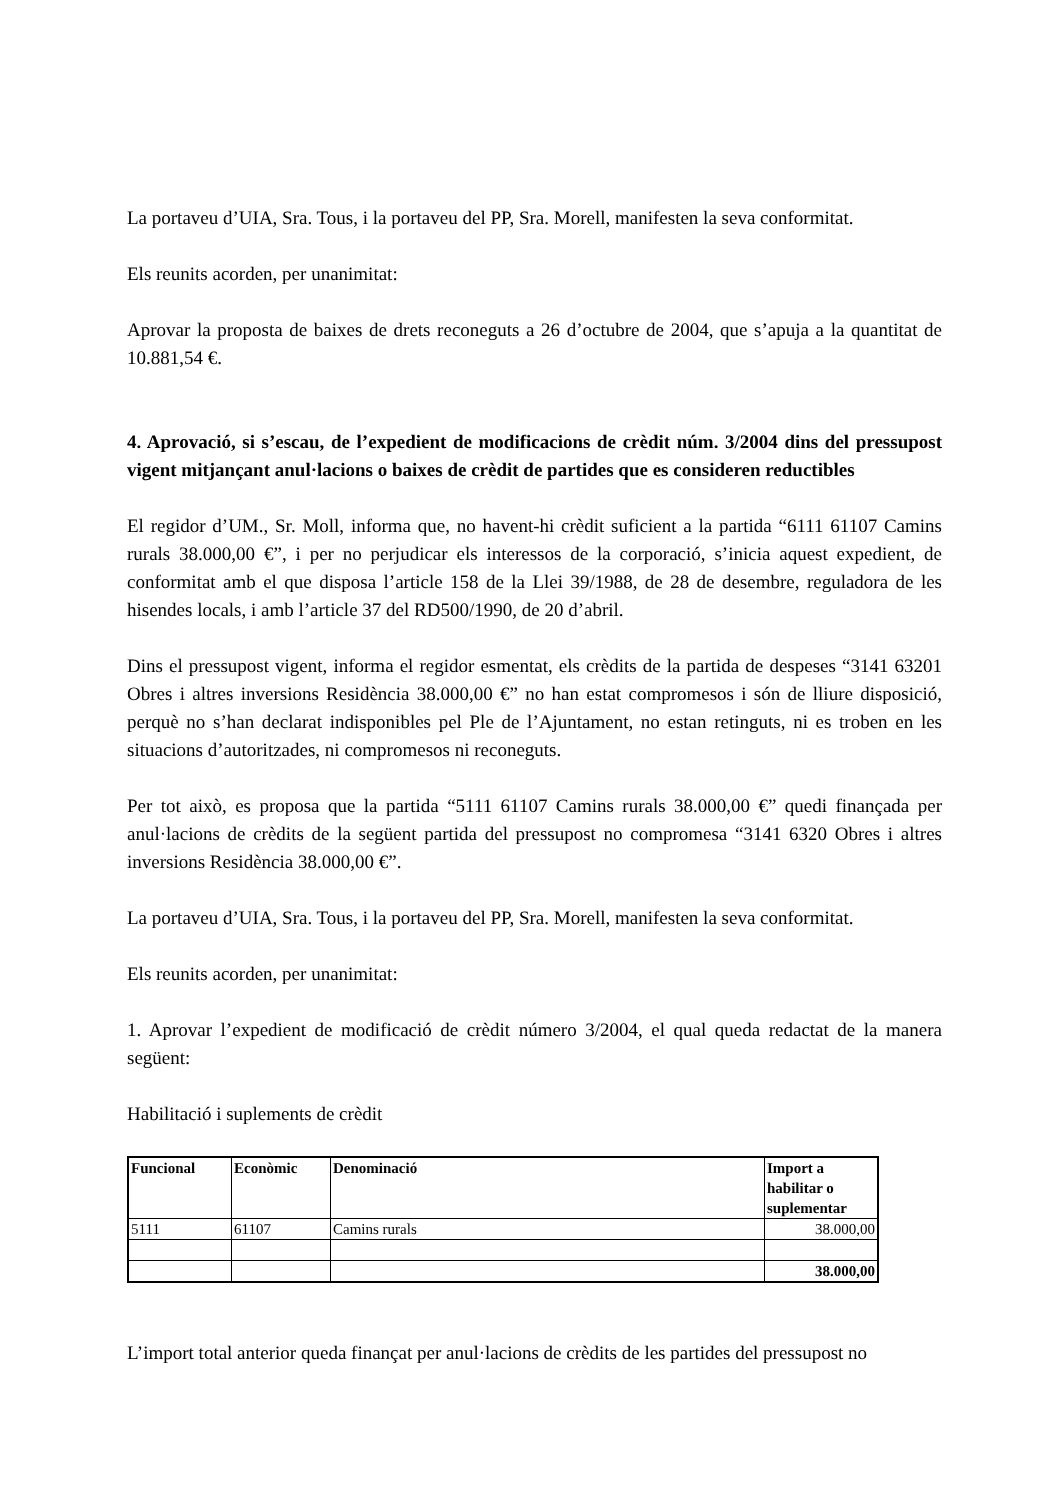La portaveu d’UIA, Sra. Tous, i la portaveu del PP, Sra. Morell, manifesten la seva conformitat.
Els reunits acorden, per unanimitat:
Aprovar la proposta de baixes de drets reconeguts a 26 d’octubre de 2004, que s’apuja a la quantitat de 10.881,54 €.
4. Aprovació, si s’escau, de l’expedient de modificacions de crèdit núm. 3/2004 dins del pressupost vigent mitjançant anul·lacions o baixes de crèdit de partides que es consideren reductibles
El regidor d’UM., Sr. Moll, informa que, no havent-hi crèdit suficient a la partida “6111 61107 Camins rurals 38.000,00 €”, i per no perjudicar els interessos de la corporació, s’inicia aquest expedient, de conformitat amb el que disposa l’article 158 de la Llei 39/1988, de 28 de desembre, reguladora de les hisendes locals, i amb l’article 37 del RD500/1990, de 20 d’abril.
Dins el pressupost vigent, informa el regidor esmentat, els crèdits de la partida de despeses “3141 63201 Obres i altres inversions Residència 38.000,00 €” no han estat compromesos i són de lliure disposició, perquè no s’han declarat indisponibles pel Ple de l’Ajuntament, no estan retinguts, ni es troben en les situacions d’autoritzades, ni compromesos ni reconeguts.
Per tot això, es proposa que la partida “5111 61107 Camins rurals 38.000,00 €” quedi finançada per anul·lacions de crèdits de la següent partida del pressupost no compromesa “3141 6320 Obres i altres inversions Residència 38.000,00 €”.
La portaveu d’UIA, Sra. Tous, i la portaveu del PP, Sra. Morell, manifesten la seva conformitat.
Els reunits acorden, per unanimitat:
1. Aprovar l’expedient de modificació de crèdit número 3/2004, el qual queda redactat de la manera següent:
Habilitació i suplements de crèdit
| Funcional | Econòmic | Denominació | Import a habilitar o suplementar |
| --- | --- | --- | --- |
| 5111 | 61107 | Camins rurals | 38.000,00 |
| | | | 38.000,00 |
L’import total anterior queda finançat per anul·lacions de crèdits de les partides del pressupost no